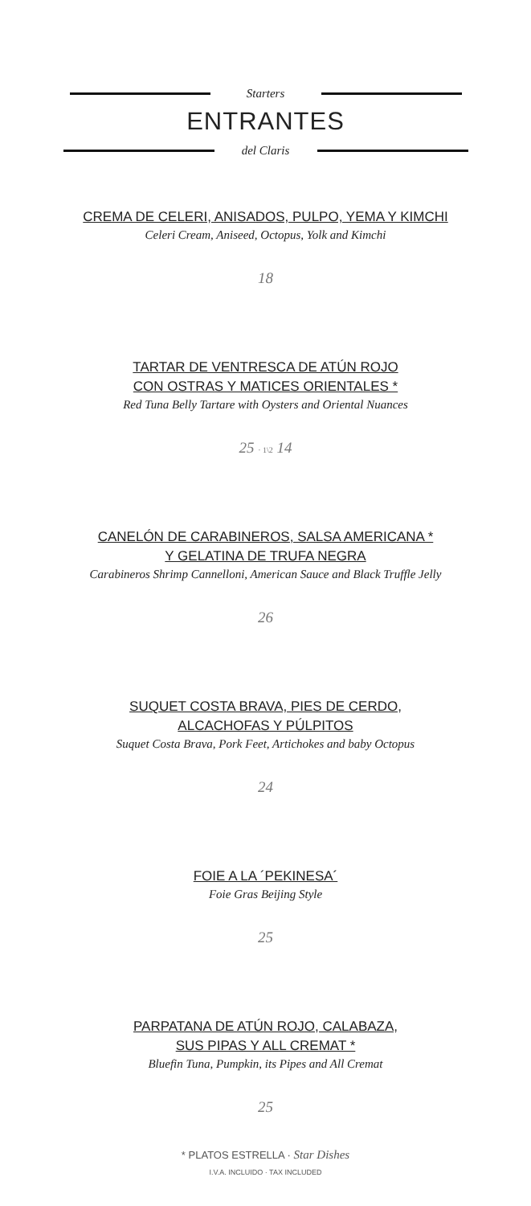Starters
ENTRANTES
del Claris
CREMA DE CELERI, ANISADOS, PULPO, YEMA Y KIMCHI
Celeri Cream, Aniseed, Octopus, Yolk and Kimchi
18
TARTAR DE VENTRESCA DE ATÚN ROJO
CON OSTRAS Y MATICES ORIENTALES *
Red Tuna Belly Tartare with Oysters and Oriental Nuances
25 · 1\2 14
CANELÓN DE CARABINEROS, SALSA AMERICANA *
Y GELATINA DE TRUFA NEGRA
Carabineros Shrimp Cannelloni, American Sauce and Black Truffle Jelly
26
SUQUET COSTA BRAVA, PIES DE CERDO,
ALCACHOFAS Y PÚLPITOS
Suquet Costa Brava, Pork Feet, Artichokes and baby Octopus
24
FOIE A LA ´PEKINESA´
Foie Gras Beijing Style
25
PARPATANA DE ATÚN ROJO, CALABAZA,
SUS PIPAS Y ALL CREMAT *
Bluefin Tuna, Pumpkin, its Pipes and All Cremat
25
* PLATOS ESTRELLA · Star Dishes
I.V.A. INCLUIDO · TAX INCLUDED